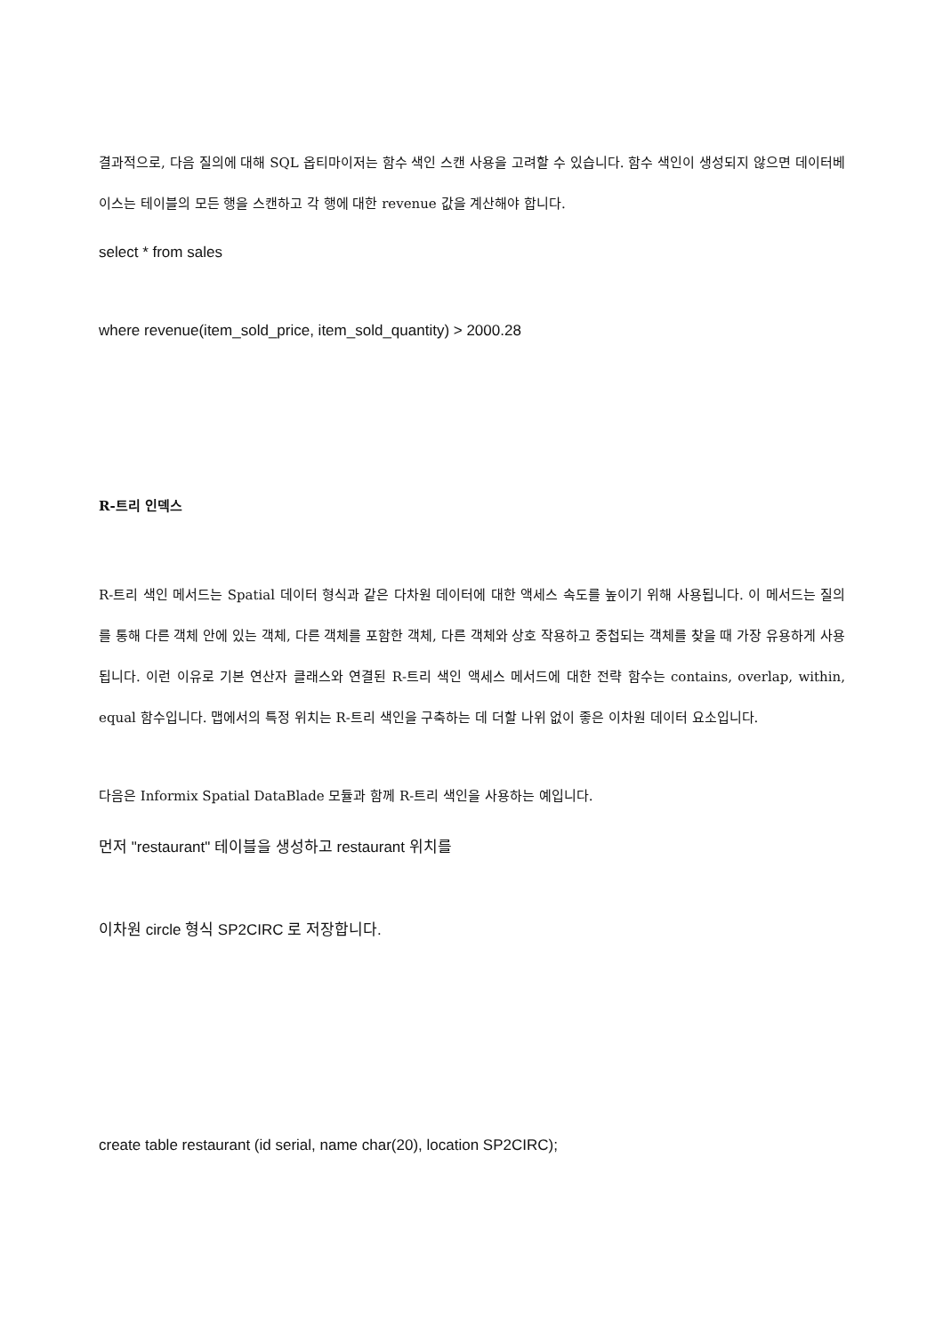결과적으로, 다음 질의에 대해 SQL 옵티마이저는 함수 색인 스캔 사용을 고려할 수 있습니다. 함수 색인이 생성되지 않으면 데이터베이스는 테이블의 모든 행을 스캔하고 각 행에 대한 revenue 값을 계산해야 합니다.
select * from sales
where revenue(item_sold_price, item_sold_quantity) > 2000.28
R-트리 인덱스
R-트리 색인 메서드는 Spatial 데이터 형식과 같은 다차원 데이터에 대한 액세스 속도를 높이기 위해 사용됩니다. 이 메서드는 질의를 통해 다른 객체 안에 있는 객체, 다른 객체를 포함한 객체, 다른 객체와 상호 작용하고 중첩되는 객체를 찾을 때 가장 유용하게 사용됩니다. 이런 이유로 기본 연산자 클래스와 연결된 R-트리 색인 액세스 메서드에 대한 전략 함수는 contains, overlap, within, equal 함수입니다. 맵에서의 특정 위치는 R-트리 색인을 구축하는 데 더할 나위 없이 좋은 이차원 데이터 요소입니다.
다음은 Informix Spatial DataBlade 모듈과 함께 R-트리 색인을 사용하는 예입니다.
먼저 "restaurant" 테이블을 생성하고 restaurant 위치를
이차원 circle 형식 SP2CIRC 로 저장합니다.
create table restaurant (id serial, name char(20), location SP2CIRC);